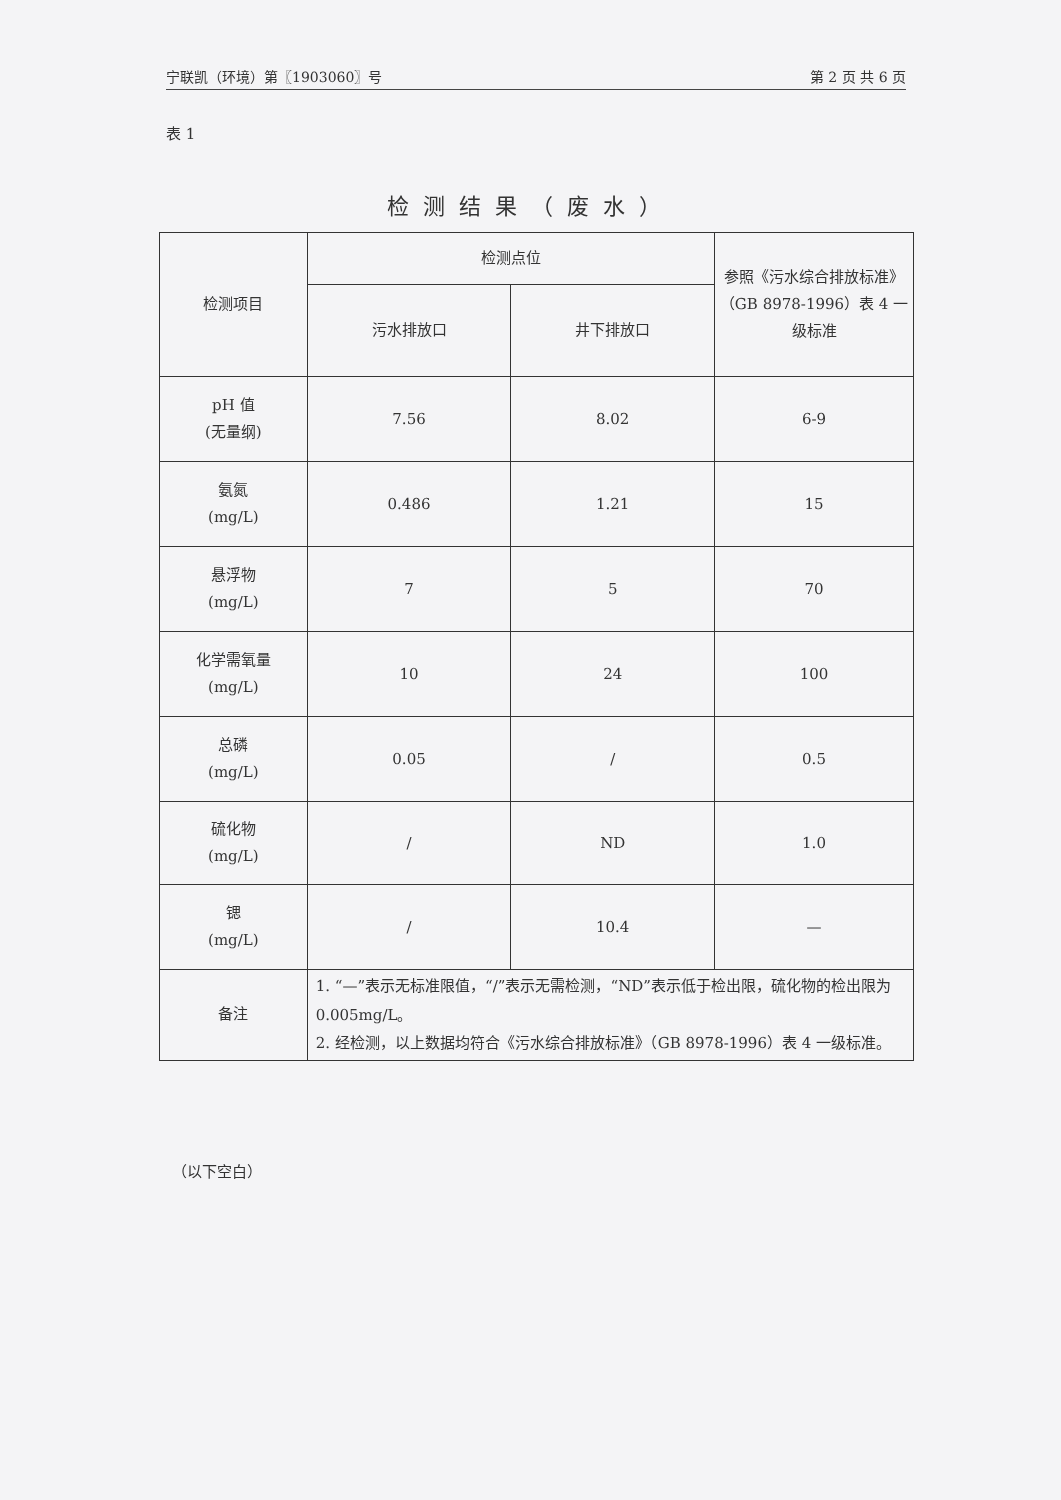宁联凯（环境）第〖1903060〗号 第 2 页 共 6 页
表 1
检测结果（废水）
| 检测项目 | 检测点位 | | 参照《污水综合排放标准》（GB 8978-1996）表 4 一级标准 |
| --- | --- | --- | --- |
| | 污水排放口 | 井下排放口 | |
| pH 值 (无量纲) | 7.56 | 8.02 | 6-9 |
| 氨氮 (mg/L) | 0.486 | 1.21 | 15 |
| 悬浮物 (mg/L) | 7 | 5 | 70 |
| 化学需氧量 (mg/L) | 10 | 24 | 100 |
| 总磷 (mg/L) | 0.05 | / | 0.5 |
| 硫化物 (mg/L) | / | ND | 1.0 |
| 锶 (mg/L) | / | 10.4 | — |
| 备注 | 1. “—”表示无标准限值，“/”表示无需检测，“ND”表示低于检出限，硫化物的检出限为 0.005mg/L。 2. 经检测，以上数据均符合《污水综合排放标准》（GB 8978-1996）表 4 一级标准。 | | |
（以下空白）